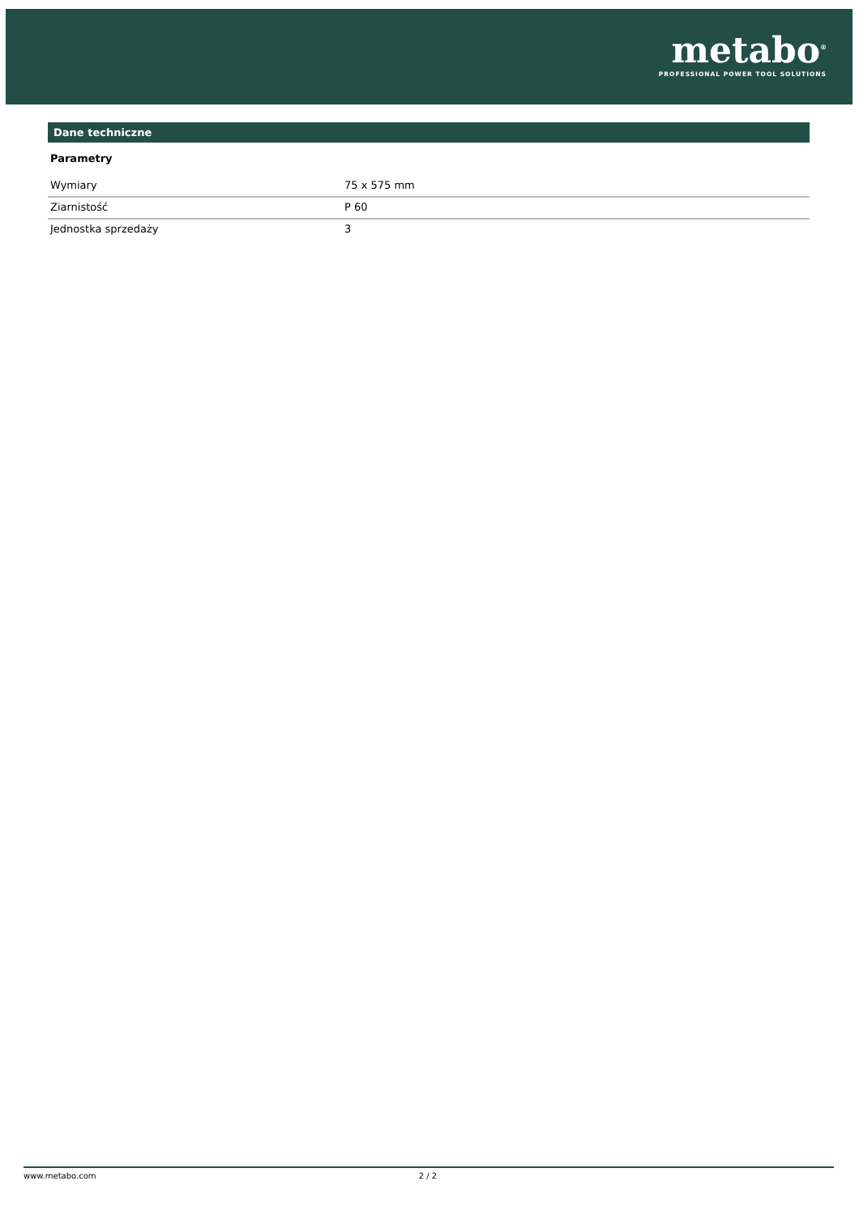metabo<sup>®</sup>
PROFESSIONAL POWER TOOL SOLUTIONS
Dane techniczne
Parametry
| Wymiary | 75 x 575 mm |
| Ziarnistość | P 60 |
| Jednostka sprzedaży | 3 |
www.metabo.com 2 / 2